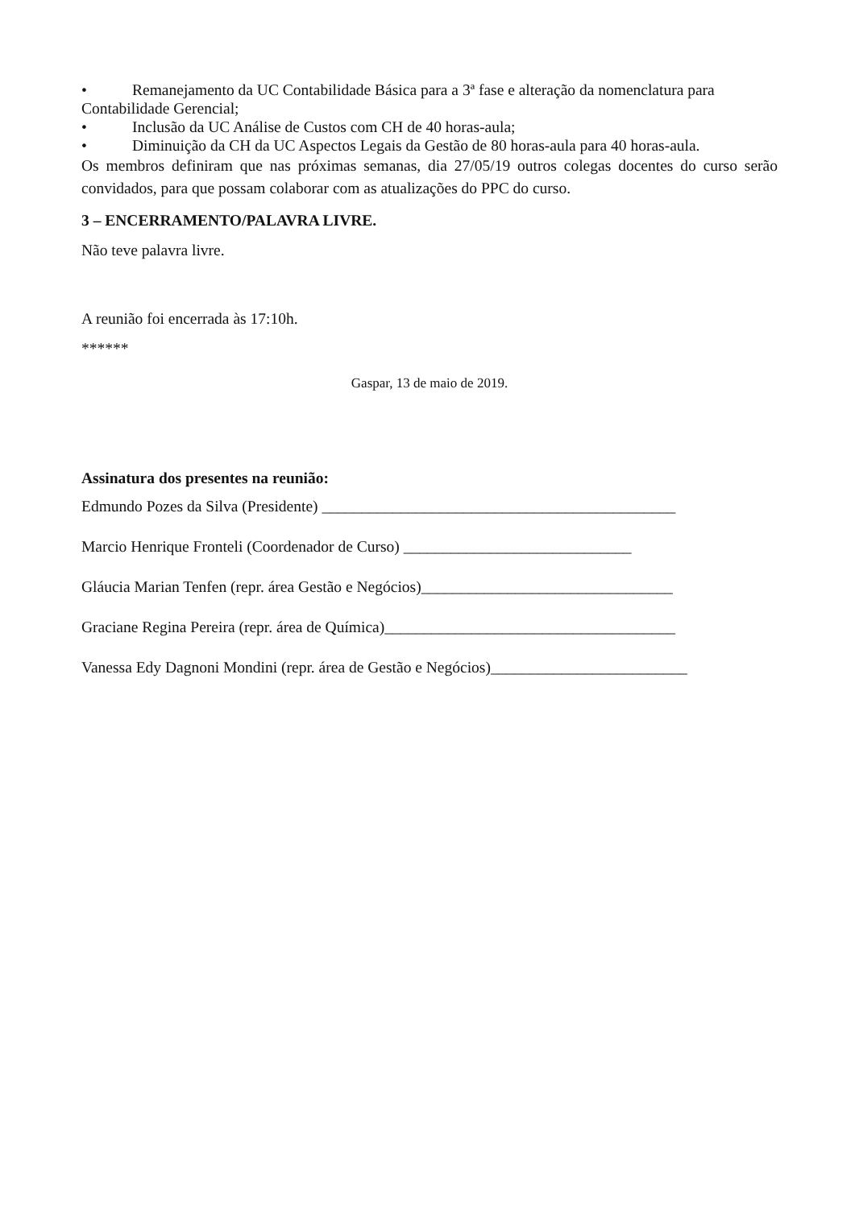• Remanejamento da UC Contabilidade Básica para a 3ª fase e alteração da nomenclatura para
Contabilidade Gerencial;
• Inclusão da UC Análise de Custos com CH de 40 horas-aula;
• Diminuição da CH da UC Aspectos Legais da Gestão de 80 horas-aula para 40 horas-aula.
Os membros definiram que nas próximas semanas, dia 27/05/19 outros colegas docentes do curso serão convidados, para que possam colaborar com as atualizações do PPC do curso.
3 – ENCERRAMENTO/PALAVRA LIVRE.
Não teve palavra livre.
A reunião foi encerrada às 17:10h.
******
Gaspar, 13 de maio de 2019.
Assinatura dos presentes na reunião:
Edmundo Pozes da Silva (Presidente) _____________________________________________
Marcio Henrique Fronteli (Coordenador de Curso) _____________________________
Gláucia Marian Tenfen (repr. área Gestão e Negócios)________________________________
Graciane Regina Pereira (repr. área de Química)_____________________________________
Vanessa Edy Dagnoni Mondini (repr. área de Gestão e Negócios)_________________________